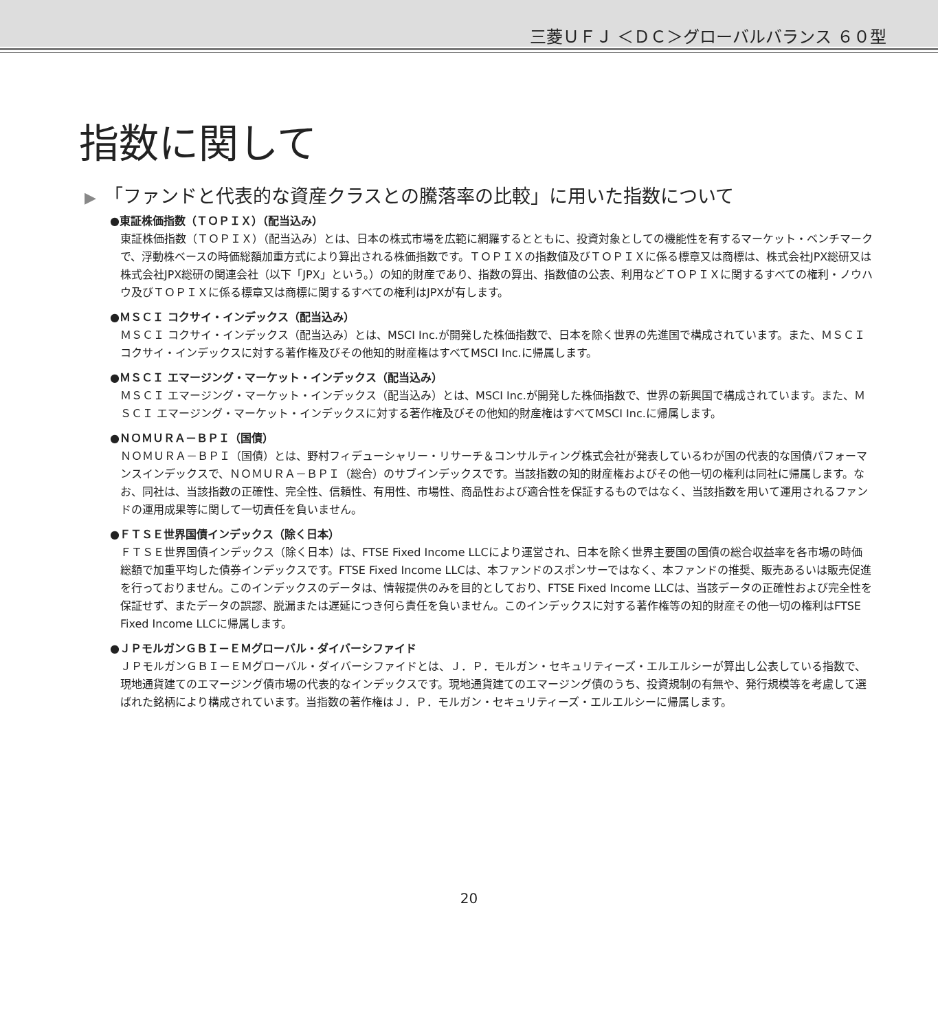三菱ＵＦＪ ＜ＤＣ＞グローバルバランス ６０型
指数に関して
▶ 「ファンドと代表的な資産クラスとの騰落率の比較」に用いた指数について
●東証株価指数（ＴＯＰＩＸ）（配当込み）
東証株価指数（ＴＯＰＩＸ）（配当込み）とは、日本の株式市場を広範に網羅するとともに、投資対象としての機能性を有するマーケット・ベンチマークで、浮動株ベースの時価総額加重方式により算出される株価指数です。ＴＯＰＩＸの指数値及びＴＯＰＩＸに係る標章又は商標は、株式会社JPX総研又は株式会社JPX総研の関連会社（以下「JPX」という。）の知的財産であり、指数の算出、指数値の公表、利用などＴＯＰＩＸに関するすべての権利・ノウハウ及びＴＯＰＩＸに係る標章又は商標に関するすべての権利はJPXが有します。
●ＭＳＣＩ コクサイ・インデックス（配当込み）
ＭＳＣＩ コクサイ・インデックス（配当込み）とは、MSCI Inc.が開発した株価指数で、日本を除く世界の先進国で構成されています。また、ＭＳＣＩ コクサイ・インデックスに対する著作権及びその他知的財産権はすべてMSCI Inc.に帰属します。
●ＭＳＣＩ エマージング・マーケット・インデックス（配当込み）
ＭＳＣＩ エマージング・マーケット・インデックス（配当込み）とは、MSCI Inc.が開発した株価指数で、世界の新興国で構成されています。また、ＭＳＣＩ エマージング・マーケット・インデックスに対する著作権及びその他知的財産権はすべてMSCI Inc.に帰属します。
●ＮＯＭＵＲＡ－ＢＰＩ（国債）
ＮＯＭＵＲＡ－ＢＰＩ（国債）とは、野村フィデューシャリー・リサーチ＆コンサルティング株式会社が発表しているわが国の代表的な国債パフォーマンスインデックスで、ＮＯＭＵＲＡ－ＢＰＩ（総合）のサブインデックスです。当該指数の知的財産権およびその他一切の権利は同社に帰属します。なお、同社は、当該指数の正確性、完全性、信頼性、有用性、市場性、商品性および適合性を保証するものではなく、当該指数を用いて運用されるファンドの運用成果等に関して一切責任を負いません。
●ＦＴＳＥ世界国債インデックス（除く日本）
ＦＴＳＥ世界国債インデックス（除く日本）は、FTSE Fixed Income LLCにより運営され、日本を除く世界主要国の国債の総合収益率を各市場の時価総額で加重平均した債券インデックスです。FTSE Fixed Income LLCは、本ファンドのスポンサーではなく、本ファンドの推奨、販売あるいは販売促進を行っておりません。このインデックスのデータは、情報提供のみを目的としており、FTSE Fixed Income LLCは、当該データの正確性および完全性を保証せず、またデータの誤謬、脱漏または遅延につき何ら責任を負いません。このインデックスに対する著作権等の知的財産その他一切の権利はFTSE Fixed Income LLCに帰属します。
●ＪＰモルガンＧＢＩ－ＥＭグローバル・ダイバーシファイド
ＪＰモルガンＧＢＩ－ＥＭグローバル・ダイバーシファイドとは、Ｊ．Ｐ．モルガン・セキュリティーズ・エルエルシーが算出し公表している指数で、現地通貨建てのエマージング債市場の代表的なインデックスです。現地通貨建てのエマージング債のうち、投資規制の有無や、発行規模等を考慮して選ばれた銘柄により構成されています。当指数の著作権はＪ．Ｐ．モルガン・セキュリティーズ・エルエルシーに帰属します。
20